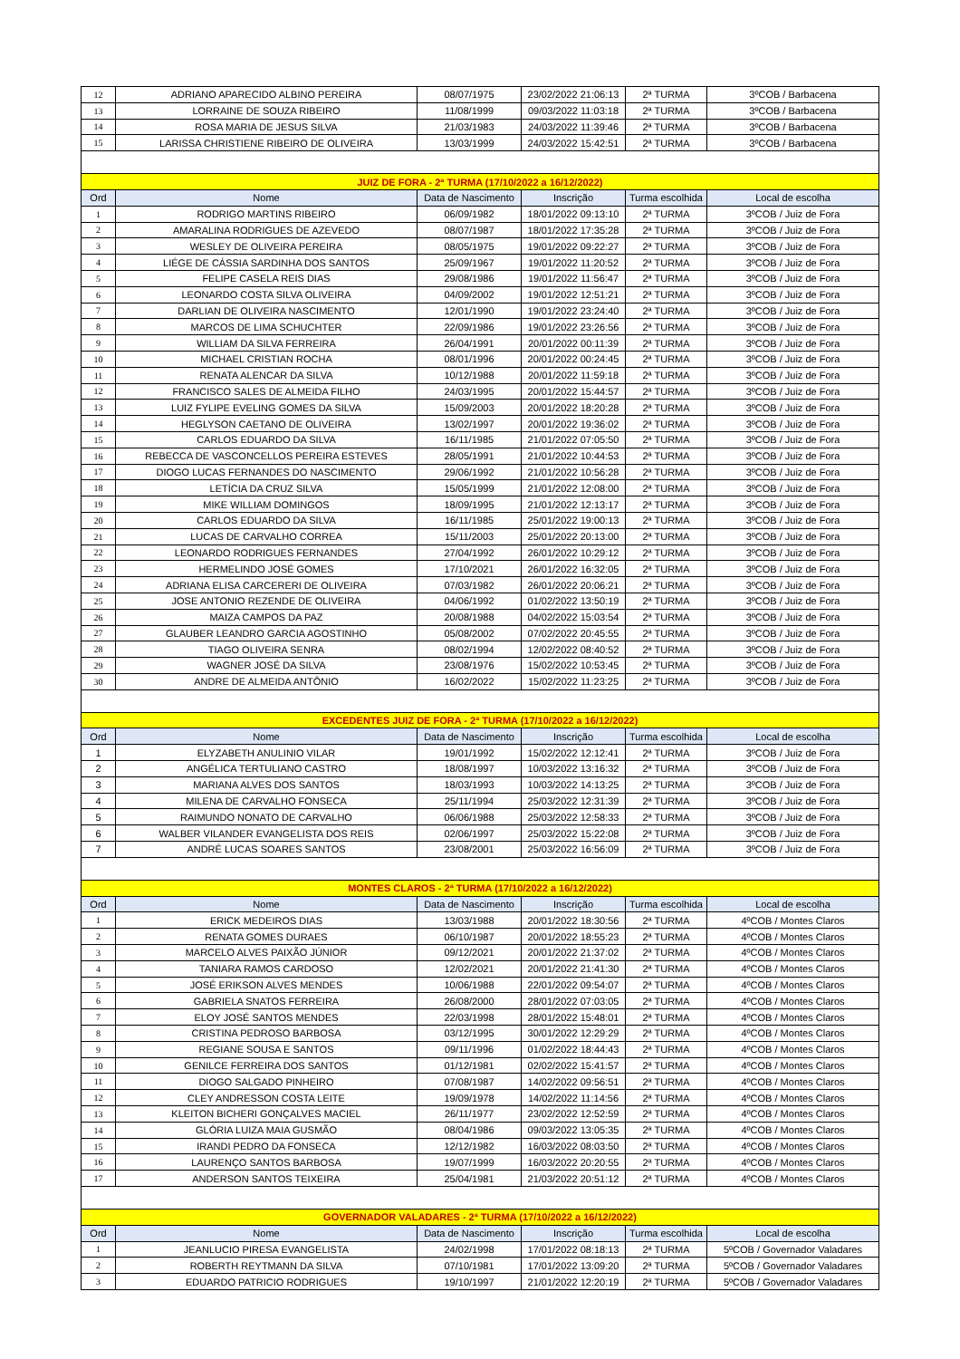| 12 | ADRIANO APARECIDO ALBINO PEREIRA | 08/07/1975 | 23/02/2022 21:06:13 | 2ª TURMA | 3ºCOB / Barbacena |
| 13 | LORRAINE DE SOUZA RIBEIRO | 11/08/1999 | 09/03/2022 11:03:18 | 2ª TURMA | 3ºCOB / Barbacena |
| 14 | ROSA MARIA DE JESUS SILVA | 21/03/1983 | 24/03/2022 11:39:46 | 2ª TURMA | 3ºCOB / Barbacena |
| 15 | LARISSA CHRISTIENE RIBEIRO DE OLIVEIRA | 13/03/1999 | 24/03/2022 15:42:51 | 2ª TURMA | 3ºCOB / Barbacena |
| JUIZ DE FORA - 2ª TURMA (17/10/2022 a 16/12/2022) | | | | | |
| Ord | Nome | Data de Nascimento | Inscrição | Turma escolhida | Local de escolha |
| 1 | RODRIGO MARTINS RIBEIRO | 06/09/1982 | 18/01/2022 09:13:10 | 2ª TURMA | 3ºCOB / Juiz de Fora |
| 2 | AMARALINA RODRIGUES DE AZEVEDO | 08/07/1987 | 18/01/2022 17:35:28 | 2ª TURMA | 3ºCOB / Juiz de Fora |
| 3 | WESLEY DE OLIVEIRA PEREIRA | 08/05/1975 | 19/01/2022 09:22:27 | 2ª TURMA | 3ºCOB / Juiz de Fora |
| 4 | LIÉGE DE CÁSSIA SARDINHA DOS SANTOS | 25/09/1967 | 19/01/2022 11:20:52 | 2ª TURMA | 3ºCOB / Juiz de Fora |
| 5 | FELIPE CASELA REIS DIAS | 29/08/1986 | 19/01/2022 11:56:47 | 2ª TURMA | 3ºCOB / Juiz de Fora |
| 6 | LEONARDO COSTA SILVA OLIVEIRA | 04/09/2002 | 19/01/2022 12:51:21 | 2ª TURMA | 3ºCOB / Juiz de Fora |
| 7 | DARLIAN DE OLIVEIRA NASCIMENTO | 12/01/1990 | 19/01/2022 23:24:40 | 2ª TURMA | 3ºCOB / Juiz de Fora |
| 8 | MARCOS DE LIMA SCHUCHTER | 22/09/1986 | 19/01/2022 23:26:56 | 2ª TURMA | 3ºCOB / Juiz de Fora |
| 9 | WILLIAM DA SILVA FERREIRA | 26/04/1991 | 20/01/2022 00:11:39 | 2ª TURMA | 3ºCOB / Juiz de Fora |
| 10 | MICHAEL CRISTIAN ROCHA | 08/01/1996 | 20/01/2022 00:24:45 | 2ª TURMA | 3ºCOB / Juiz de Fora |
| 11 | RENATA ALENCAR DA SILVA | 10/12/1988 | 20/01/2022 11:59:18 | 2ª TURMA | 3ºCOB / Juiz de Fora |
| 12 | FRANCISCO SALES DE ALMEIDA FILHO | 24/03/1995 | 20/01/2022 15:44:57 | 2ª TURMA | 3ºCOB / Juiz de Fora |
| 13 | LUIZ FYLIPE EVELING GOMES DA SILVA | 15/09/2003 | 20/01/2022 18:20:28 | 2ª TURMA | 3ºCOB / Juiz de Fora |
| 14 | HEGLYSON CAETANO DE OLIVEIRA | 13/02/1997 | 20/01/2022 19:36:02 | 2ª TURMA | 3ºCOB / Juiz de Fora |
| 15 | CARLOS EDUARDO DA SILVA | 16/11/1985 | 21/01/2022 07:05:50 | 2ª TURMA | 3ºCOB / Juiz de Fora |
| 16 | REBECCA DE VASCONCELLOS PEREIRA ESTEVES | 28/05/1991 | 21/01/2022 10:44:53 | 2ª TURMA | 3ºCOB / Juiz de Fora |
| 17 | DIOGO LUCAS FERNANDES DO NASCIMENTO | 29/06/1992 | 21/01/2022 10:56:28 | 2ª TURMA | 3ºCOB / Juiz de Fora |
| 18 | LETÍCIA DA CRUZ SILVA | 15/05/1999 | 21/01/2022 12:08:00 | 2ª TURMA | 3ºCOB / Juiz de Fora |
| 19 | MIKE WILLIAM DOMINGOS | 18/09/1995 | 21/01/2022 12:13:17 | 2ª TURMA | 3ºCOB / Juiz de Fora |
| 20 | CARLOS EDUARDO DA SILVA | 16/11/1985 | 25/01/2022 19:00:13 | 2ª TURMA | 3ºCOB / Juiz de Fora |
| 21 | LUCAS DE CARVALHO CORREA | 15/11/2003 | 25/01/2022 20:13:00 | 2ª TURMA | 3ºCOB / Juiz de Fora |
| 22 | LEONARDO RODRIGUES FERNANDES | 27/04/1992 | 26/01/2022 10:29:12 | 2ª TURMA | 3ºCOB / Juiz de Fora |
| 23 | HERMELINDO JOSÉ GOMES | 17/10/2021 | 26/01/2022 16:32:05 | 2ª TURMA | 3ºCOB / Juiz de Fora |
| 24 | ADRIANA ELISA CARCERERI DE OLIVEIRA | 07/03/1982 | 26/01/2022 20:06:21 | 2ª TURMA | 3ºCOB / Juiz de Fora |
| 25 | JOSE ANTONIO REZENDE DE OLIVEIRA | 04/06/1992 | 01/02/2022 13:50:19 | 2ª TURMA | 3ºCOB / Juiz de Fora |
| 26 | MAIZA CAMPOS DA PAZ | 20/08/1988 | 04/02/2022 15:03:54 | 2ª TURMA | 3ºCOB / Juiz de Fora |
| 27 | GLAUBER LEANDRO GARCIA AGOSTINHO | 05/08/2002 | 07/02/2022 20:45:55 | 2ª TURMA | 3ºCOB / Juiz de Fora |
| 28 | TIAGO OLIVEIRA SENRA | 08/02/1994 | 12/02/2022 08:40:52 | 2ª TURMA | 3ºCOB / Juiz de Fora |
| 29 | WAGNER JOSÉ DA SILVA | 23/08/1976 | 15/02/2022 10:53:45 | 2ª TURMA | 3ºCOB / Juiz de Fora |
| 30 | ANDRE DE ALMEIDA ANTÔNIO | 16/02/2022 | 15/02/2022 11:23:25 | 2ª TURMA | 3ºCOB / Juiz de Fora |
| EXCEDENTES JUIZ DE FORA - 2ª TURMA (17/10/2022 a 16/12/2022) | | | | | |
| Ord | Nome | Data de Nascimento | Inscrição | Turma escolhida | Local de escolha |
| 1 | ELYZABETH ANULINIO VILAR | 19/01/1992 | 15/02/2022 12:12:41 | 2ª TURMA | 3ºCOB / Juiz de Fora |
| 2 | ANGÉLICA TERTULIANO CASTRO | 18/08/1997 | 10/03/2022 13:16:32 | 2ª TURMA | 3ºCOB / Juiz de Fora |
| 3 | MARIANA ALVES DOS SANTOS | 18/03/1993 | 10/03/2022 14:13:25 | 2ª TURMA | 3ºCOB / Juiz de Fora |
| 4 | MILENA DE CARVALHO FONSECA | 25/11/1994 | 25/03/2022 12:31:39 | 2ª TURMA | 3ºCOB / Juiz de Fora |
| 5 | RAIMUNDO NONATO DE CARVALHO | 06/06/1988 | 25/03/2022 12:58:33 | 2ª TURMA | 3ºCOB / Juiz de Fora |
| 6 | WALBER VILANDER EVANGELISTA DOS REIS | 02/06/1997 | 25/03/2022 15:22:08 | 2ª TURMA | 3ºCOB / Juiz de Fora |
| 7 | ANDRÉ LUCAS SOARES SANTOS | 23/08/2001 | 25/03/2022 16:56:09 | 2ª TURMA | 3ºCOB / Juiz de Fora |
| MONTES CLAROS - 2ª TURMA (17/10/2022 a 16/12/2022) | | | | | |
| Ord | Nome | Data de Nascimento | Inscrição | Turma escolhida | Local de escolha |
| 1 | ERICK MEDEIROS DIAS | 13/03/1988 | 20/01/2022 18:30:56 | 2ª TURMA | 4ºCOB / Montes Claros |
| 2 | RENATA GOMES DURAES | 06/10/1987 | 20/01/2022 18:55:23 | 2ª TURMA | 4ºCOB / Montes Claros |
| 3 | MARCELO ALVES PAIXÃO JÚNIOR | 09/12/2021 | 20/01/2022 21:37:02 | 2ª TURMA | 4ºCOB / Montes Claros |
| 4 | TANIARA RAMOS CARDOSO | 12/02/2021 | 20/01/2022 21:41:30 | 2ª TURMA | 4ºCOB / Montes Claros |
| 5 | JOSÉ ERIKSON ALVES MENDES | 10/06/1988 | 22/01/2022 09:54:07 | 2ª TURMA | 4ºCOB / Montes Claros |
| 6 | GABRIELA SNATOS FERREIRA | 26/08/2000 | 28/01/2022 07:03:05 | 2ª TURMA | 4ºCOB / Montes Claros |
| 7 | ELOY JOSÉ SANTOS MENDES | 22/03/1998 | 28/01/2022 15:48:01 | 2ª TURMA | 4ºCOB / Montes Claros |
| 8 | CRISTINA PEDROSO BARBOSA | 03/12/1995 | 30/01/2022 12:29:29 | 2ª TURMA | 4ºCOB / Montes Claros |
| 9 | REGIANE SOUSA E SANTOS | 09/11/1996 | 01/02/2022 18:44:43 | 2ª TURMA | 4ºCOB / Montes Claros |
| 10 | GENILCE FERREIRA DOS SANTOS | 01/12/1981 | 02/02/2022 15:41:57 | 2ª TURMA | 4ºCOB / Montes Claros |
| 11 | DIOGO SALGADO PINHEIRO | 07/08/1987 | 14/02/2022 09:56:51 | 2ª TURMA | 4ºCOB / Montes Claros |
| 12 | CLEY ANDRESSON COSTA LEITE | 19/09/1978 | 14/02/2022 11:14:56 | 2ª TURMA | 4ºCOB / Montes Claros |
| 13 | KLEITON BICHERI GONÇALVES MACIEL | 26/11/1977 | 23/02/2022 12:52:59 | 2ª TURMA | 4ºCOB / Montes Claros |
| 14 | GLÓRIA LUIZA MAIA GUSMÃO | 08/04/1986 | 09/03/2022 13:05:35 | 2ª TURMA | 4ºCOB / Montes Claros |
| 15 | IRANDI PEDRO DA FONSECA | 12/12/1982 | 16/03/2022 08:03:50 | 2ª TURMA | 4ºCOB / Montes Claros |
| 16 | LAURENÇO SANTOS BARBOSA | 19/07/1999 | 16/03/2022 20:20:55 | 2ª TURMA | 4ºCOB / Montes Claros |
| 17 | ANDERSON SANTOS TEIXEIRA | 25/04/1981 | 21/03/2022 20:51:12 | 2ª TURMA | 4ºCOB / Montes Claros |
| GOVERNADOR VALADARES - 2ª TURMA (17/10/2022 a 16/12/2022) | | | | | |
| Ord | Nome | Data de Nascimento | Inscrição | Turma escolhida | Local de escolha |
| 1 | JEANLUCIO PIRESA EVANGELISTA | 24/02/1998 | 17/01/2022 08:18:13 | 2ª TURMA | 5ºCOB / Governador Valadares |
| 2 | ROBERTH REYTMANN DA SILVA | 07/10/1981 | 17/01/2022 13:09:20 | 2ª TURMA | 5ºCOB / Governador Valadares |
| 3 | EDUARDO PATRICIO RODRIGUES | 19/10/1997 | 21/01/2022 12:20:19 | 2ª TURMA | 5ºCOB / Governador Valadares |